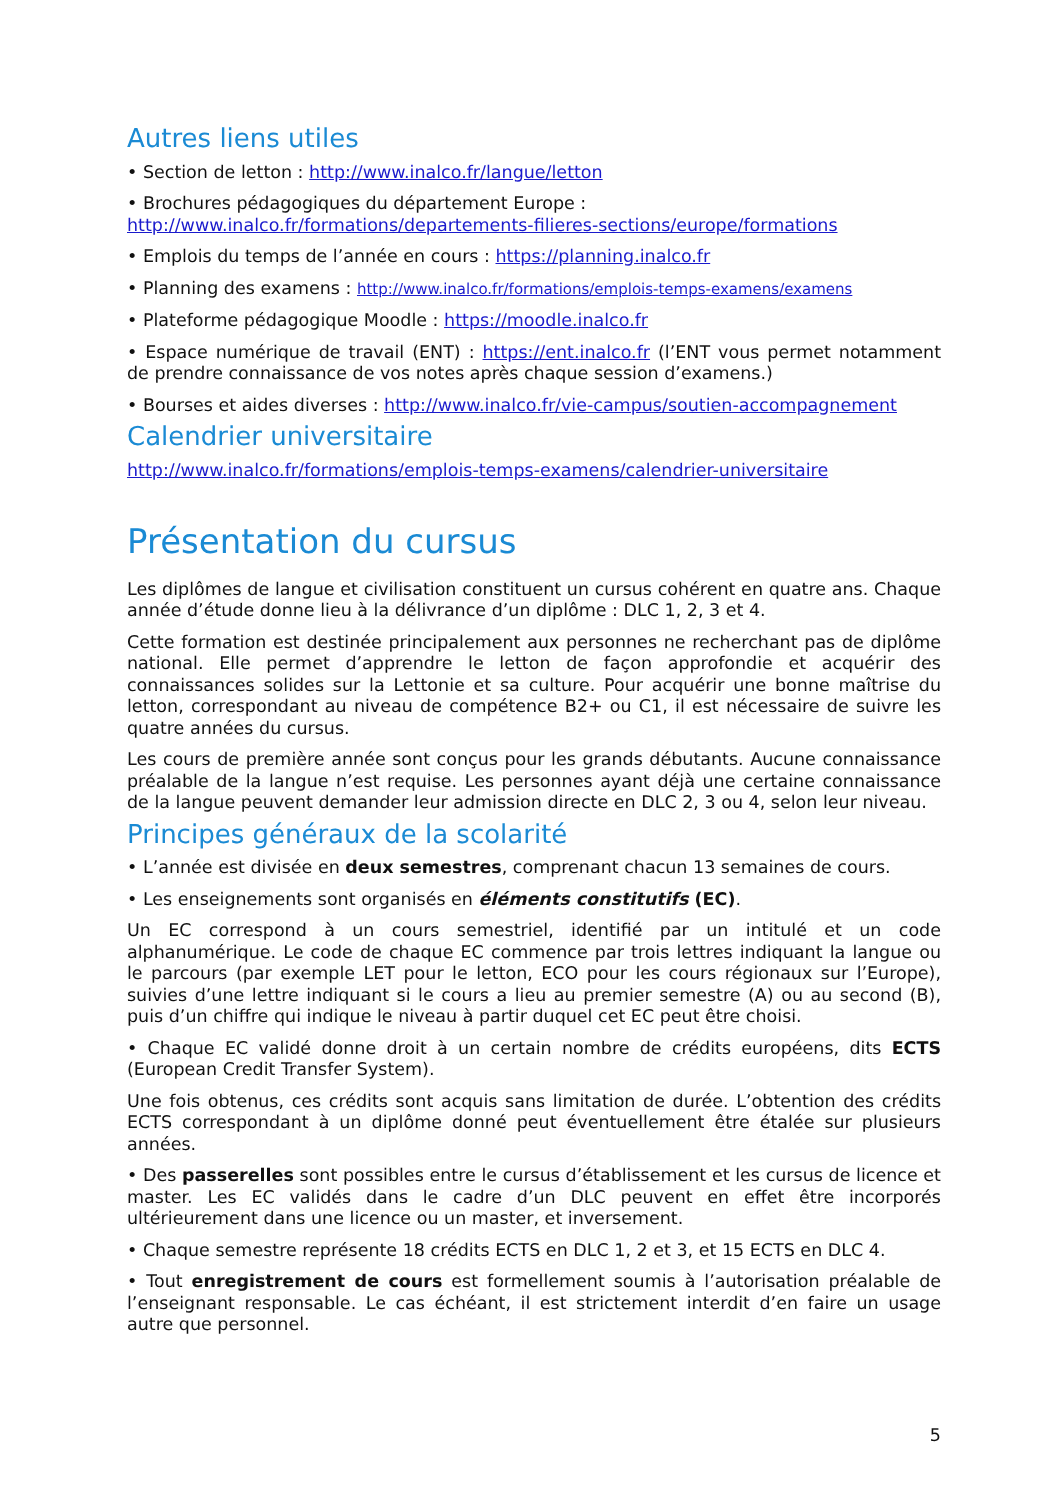Autres liens utiles
• Section de letton : http://www.inalco.fr/langue/letton
• Brochures pédagogiques du département Europe :
http://www.inalco.fr/formations/departements-filieres-sections/europe/formations
• Emplois du temps de l’année en cours : https://planning.inalco.fr
• Planning des examens : http://www.inalco.fr/formations/emplois-temps-examens/examens
• Plateforme pédagogique Moodle : https://moodle.inalco.fr
• Espace numérique de travail (ENT) : https://ent.inalco.fr (l’ENT vous permet notamment de prendre connaissance de vos notes après chaque session d’examens.)
• Bourses et aides diverses : http://www.inalco.fr/vie-campus/soutien-accompagnement
Calendrier universitaire
http://www.inalco.fr/formations/emplois-temps-examens/calendrier-universitaire
Présentation du cursus
Les diplômes de langue et civilisation constituent un cursus cohérent en quatre ans. Chaque année d’étude donne lieu à la délivrance d’un diplôme : DLC 1, 2, 3 et 4.
Cette formation est destinée principalement aux personnes ne recherchant pas de diplôme national. Elle permet d’apprendre le letton de façon approfondie et acquérir des connaissances solides sur la Lettonie et sa culture. Pour acquérir une bonne maîtrise du letton, correspondant au niveau de compétence B2+ ou C1, il est nécessaire de suivre les quatre années du cursus.
Les cours de première année sont conçus pour les grands débutants. Aucune connaissance préalable de la langue n’est requise. Les personnes ayant déjà une certaine connaissance de la langue peuvent demander leur admission directe en DLC 2, 3 ou 4, selon leur niveau.
Principes généraux de la scolarité
• L’année est divisée en deux semestres, comprenant chacun 13 semaines de cours.
• Les enseignements sont organisés en éléments constitutifs (EC).
Un EC correspond à un cours semestriel, identifié par un intitulé et un code alphanumérique. Le code de chaque EC commence par trois lettres indiquant la langue ou le parcours (par exemple LET pour le letton, ECO pour les cours régionaux sur l’Europe), suivies d’une lettre indiquant si le cours a lieu au premier semestre (A) ou au second (B), puis d’un chiffre qui indique le niveau à partir duquel cet EC peut être choisi.
• Chaque EC validé donne droit à un certain nombre de crédits européens, dits ECTS (European Credit Transfer System).
Une fois obtenus, ces crédits sont acquis sans limitation de durée. L’obtention des crédits ECTS correspondant à un diplôme donné peut éventuellement être étalée sur plusieurs années.
• Des passerelles sont possibles entre le cursus d’établissement et les cursus de licence et master. Les EC validés dans le cadre d’un DLC peuvent en effet être incorporés ultérieurement dans une licence ou un master, et inversement.
• Chaque semestre représente 18 crédits ECTS en DLC 1, 2 et 3, et 15 ECTS en DLC 4.
• Tout enregistrement de cours est formellement soumis à l’autorisation préalable de l’enseignant responsable. Le cas échéant, il est strictement interdit d’en faire un usage autre que personnel.
5